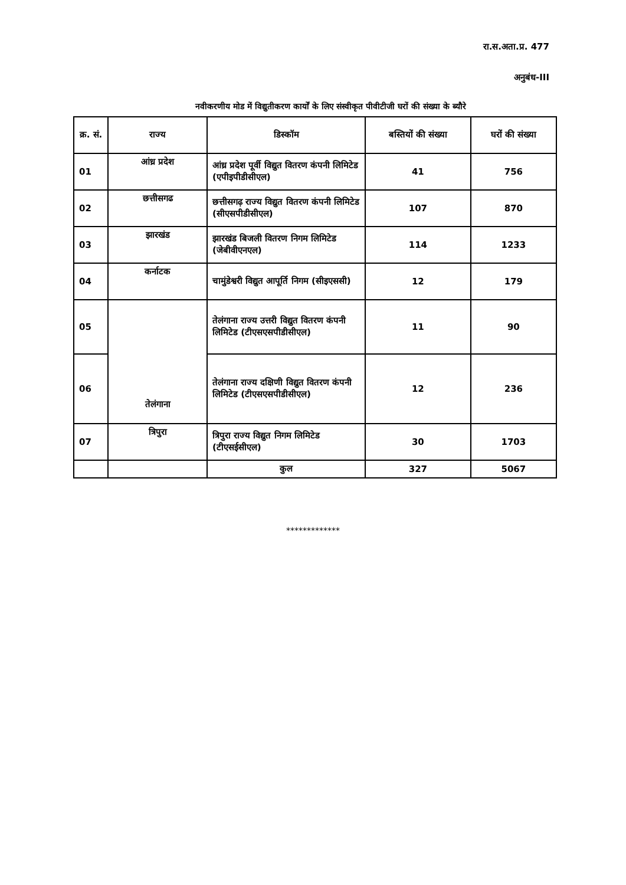रा.स.अता.प्र. 477
अनुबंध-III
नवीकरणीय मोड में विद्युतीकरण कार्यों के लिए संस्वीकृत पीवीटीजी घरों की संख्या के ब्यौरे
| क्र. सं. | राज्य | डिस्कॉम | बस्तियों की संख्या | घरों की संख्या |
| --- | --- | --- | --- | --- |
| 01 | आंध्र प्रदेश | आंध्र प्रदेश पूर्वी विद्युत वितरण कंपनी लिमिटेड (एपीइपीडीसीएल) | 41 | 756 |
| 02 | छत्तीसगढ | छत्तीसगढ़ राज्य विद्युत वितरण कंपनी लिमिटेड (सीएसपीडीसीएल) | 107 | 870 |
| 03 | झारखंड | झारखंड बिजली वितरण निगम लिमिटेड (जेबीवीएनएल) | 114 | 1233 |
| 04 | कर्नाटक | चामुंडेश्वरी विद्युत आपूर्ति निगम (सीइएससी) | 12 | 179 |
| 05 | तेलंगाना | तेलंगाना राज्य उत्तरी विद्युत वितरण कंपनी लिमिटेड (टीएसएसपीडीसीएल) | 11 | 90 |
| 06 | | तेलंगाना राज्य दक्षिणी विद्युत वितरण कंपनी लिमिटेड (टीएसएसपीडीसीएल) | 12 | 236 |
| 07 | त्रिपुरा | त्रिपुरा राज्य विद्युत निगम लिमिटेड (टीएसईसीएल) | 30 | 1703 |
| | | कुल | 327 | 5067 |
*************